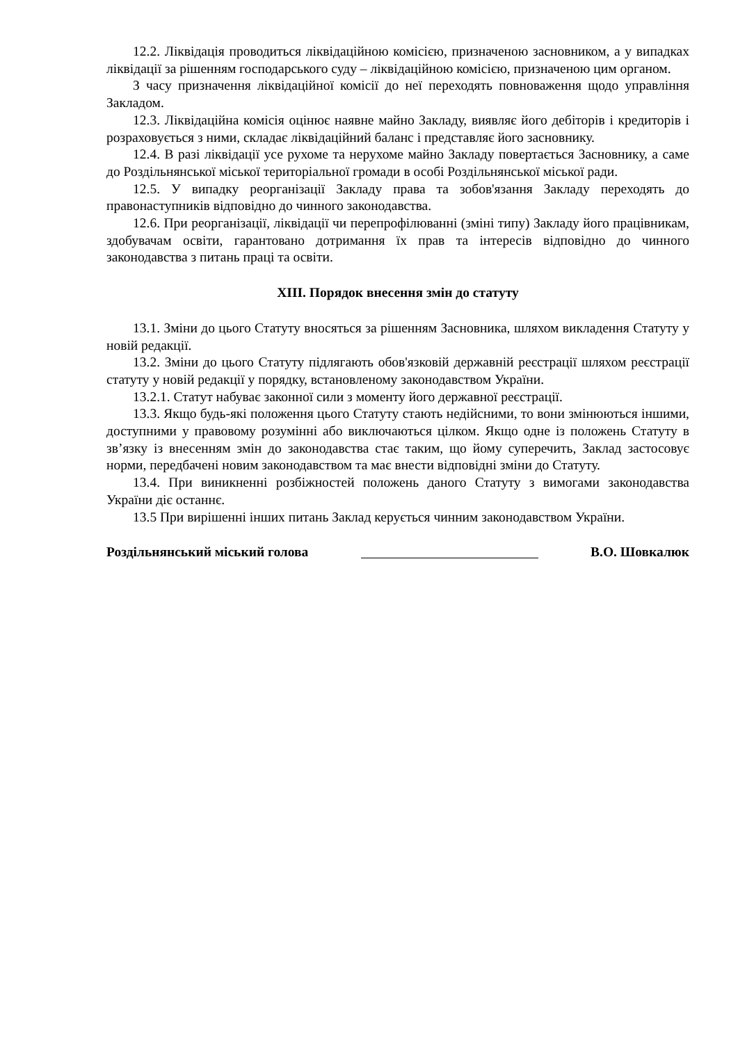12.2. Ліквідація проводиться ліквідаційною комісією, призначеною засновником, а у випадках ліквідації за рішенням господарського суду – ліквідаційною комісією, призначеною цим органом.
З часу призначення ліквідаційної комісії до неї переходять повноваження щодо управління Закладом.
12.3. Ліквідаційна комісія оцінює наявне майно Закладу, виявляє його дебіторів і кредиторів і розраховується з ними, складає ліквідаційний баланс і представляє його засновнику.
12.4. В разі ліквідації усе рухоме та нерухоме майно Закладу повертається Засновнику, а саме до Роздільнянської міської територіальної громади в особі Роздільнянської міської ради.
12.5. У випадку реорганізації Закладу права та зобов'язання Закладу переходять до правонаступників відповідно до чинного законодавства.
12.6. При реорганізації, ліквідації чи перепрофілюванні (зміні типу) Закладу його працівникам, здобувачам освіти, гарантовано дотримання їх прав та інтересів відповідно до чинного законодавства з питань праці та освіти.
XIII. Порядок внесення змін до статуту
13.1. Зміни до цього Статуту вносяться за рішенням Засновника, шляхом викладення Статуту у новій редакції.
13.2. Зміни до цього Статуту підлягають обов'язковій державній реєстрації шляхом реєстрації статуту у новій редакції у порядку, встановленому законодавством України.
13.2.1. Статут набуває законної сили з моменту його державної реєстрації.
13.3. Якщо будь-які положення цього Статуту стають недійсними, то вони змінюються іншими, доступними у правовому розумінні або виключаються цілком. Якщо одне із положень Статуту в зв’язку із внесенням змін до законодавства стає таким, що йому суперечить, Заклад застосовує норми, передбачені новим законодавством та має внести відповідні зміни до Статуту.
13.4. При виникненні розбіжностей положень даного Статуту з вимогами законодавства України діє останнє.
13.5 При вирішенні інших питань Заклад керується чинним законодавством України.
Роздільнянський міський голова В.О. Шовкалюк